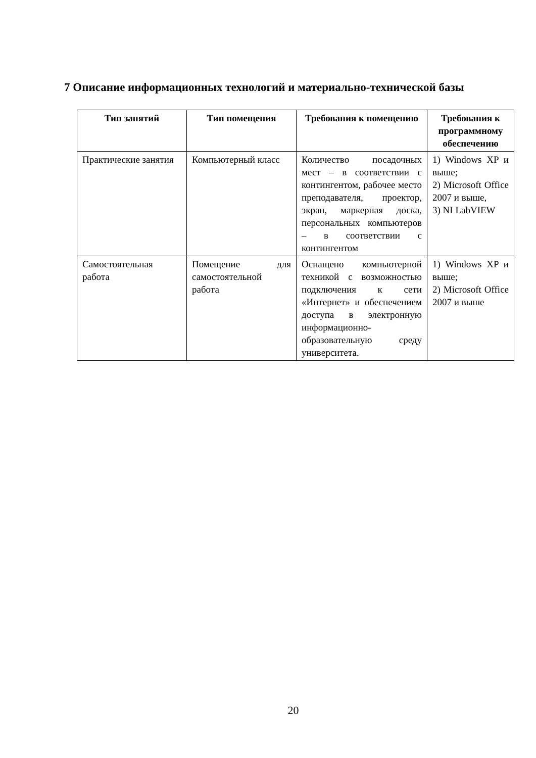7 Описание информационных технологий и материально-технической базы
| Тип занятий | Тип помещения | Требования к помещению | Требования к программному обеспечению |
| --- | --- | --- | --- |
| Практические занятия | Компьютерный класс | Количество посадочных мест – в соответствии с контингентом, рабочее место преподавателя, проектор, экран, маркерная доска, персональных компьютеров – в соответствии с контингентом | 1) Windows XP и выше; 2) Microsoft Office 2007 и выше, 3) NI LabVIEW |
| Самостоятельная работа | Помещение для самостоятельной работа | Оснащено компьютерной техникой с возможностью подключения к сети «Интернет» и обеспечением доступа в электронную информационно-образовательную среду университета. | 1) Windows XP и выше; 2) Microsoft Office 2007 и выше |
20